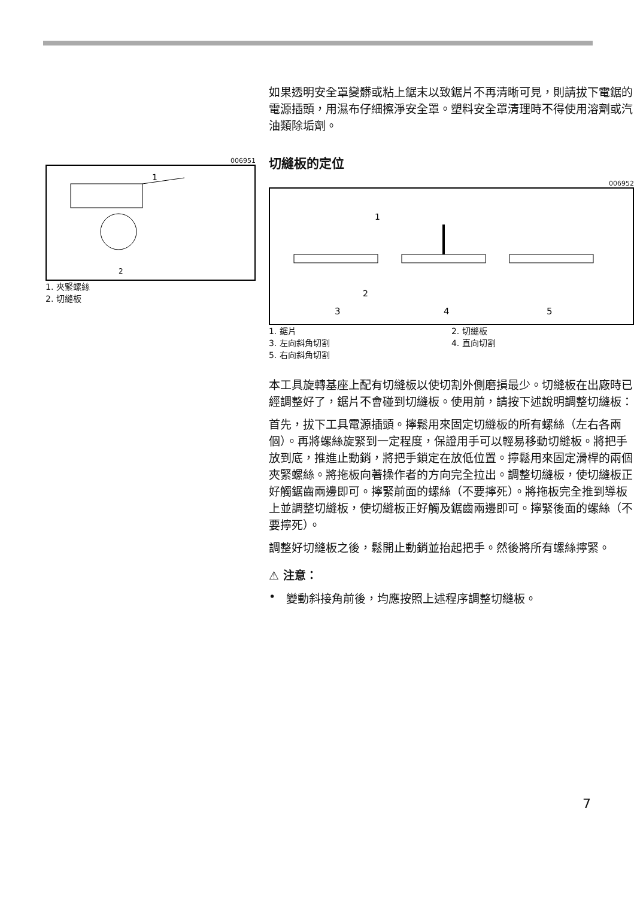006951
1
2
1. 夾緊螺絲
2. 切縫板
如果透明安全罩變髒或粘上鋸末以致鋸片不再清晰可見，則請拔下電鋸的電源插頭，用濕布仔細擦淨安全罩。塑料安全罩清理時不得使用溶劑或汽油類除垢劑。
切縫板的定位
006952
1
2
3
4
5
1. 鋸片 2. 切縫板 3. 左向斜角切割 4. 直向切割 5. 右向斜角切割
本工具旋轉基座上配有切縫板以使切割外側磨損最少。切縫板在出廠時已經調整好了，鋸片不會碰到切縫板。使用前，請按下述說明調整切縫板：
首先，拔下工具電源插頭。擰鬆用來固定切縫板的所有螺絲（左右各兩個）。再將螺絲旋緊到一定程度，保證用手可以輕易移動切縫板。將把手放到底，推進止動銷，將把手鎖定在放低位置。擰鬆用來固定滑桿的兩個夾緊螺絲。將拖板向著操作者的方向完全拉出。調整切縫板，使切縫板正好觸鋸齒兩邊即可。擰緊前面的螺絲（不要擰死）。將拖板完全推到導板上並調整切縫板，使切縫板正好觸及鋸齒兩邊即可。擰緊後面的螺絲（不要擰死）。
調整好切縫板之後，鬆開止動銷並抬起把手。然後將所有螺絲擰緊。
⚠ 注意：
• 變動斜接角前後，均應按照上述程序調整切縫板。
7